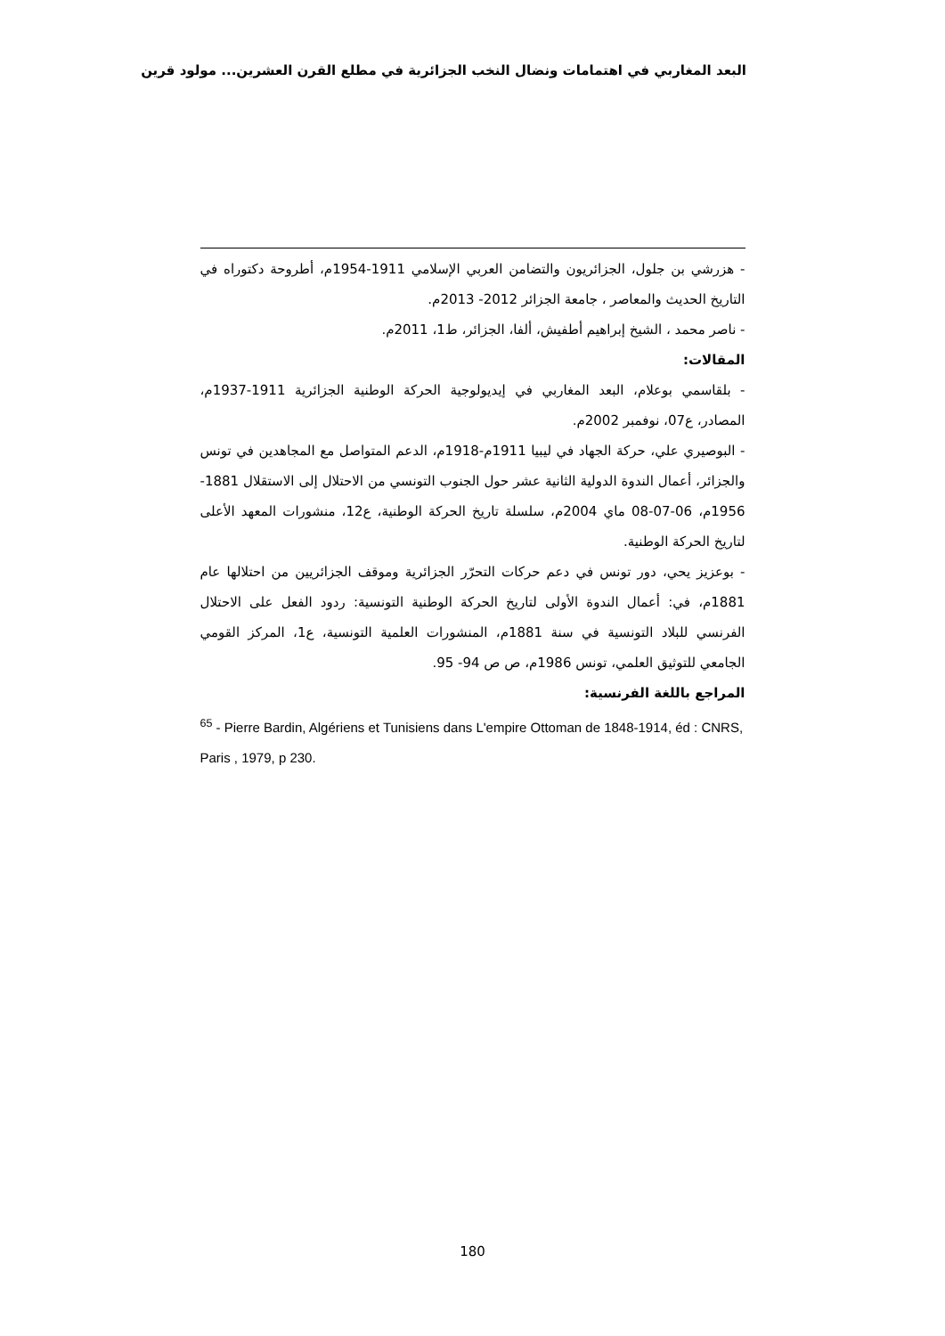البعد المغاربي في اهتمامات ونضال النخب الجزائرية في مطلع القرن العشرين... مولود قرين
- هزرشي بن جلول، الجزائريون والتضامن العربي الإسلامي 1911-1954م، أطروحة دكتوراه في التاريخ الحديث والمعاصر ، جامعة الجزائر 2012- 2013م.
- ناصر محمد ، الشيخ إبراهيم أطفيش، ألفا، الجزائر، ط1، 2011م.
المقالات:
- بلقاسمي بوعلام، البعد المغاربي في إيديولوجية الحركة الوطنية الجزائرية 1911-1937م، المصادر، ع07، نوفمبر 2002م.
- البوصيري علي، حركة الجهاد في ليبيا 1911م-1918م، الدعم المتواصل مع المجاهدين في تونس والجزائر، أعمال الندوة الدولية الثانية عشر حول الجنوب التونسي من الاحتلال إلى الاستقلال 1881-1956م، 06-07-08 ماي 2004م، سلسلة تاريخ الحركة الوطنية، ع12، منشورات المعهد الأعلى لتاريخ الحركة الوطنية.
- بوعزيز يحي، دور تونس في دعم حركات التحرّر الجزائرية وموقف الجزائريين من احتلالها عام 1881م، في: أعمال الندوة الأولى لتاريخ الحركة الوطنية التونسية: ردود الفعل على الاحتلال الفرنسي للبلاد التونسية في سنة 1881م، المنشورات العلمية التونسية، ع1، المركز القومي الجامعي للتوثيق العلمي، تونس 1986م، ص ص 94- 95.
المراجع باللغة الفرنسية:
<sup>65</sup> - Pierre Bardin, Algériens et Tunisiens dans L'empire Ottoman de 1848-1914, éd : CNRS, Paris , 1979, p 230.
180